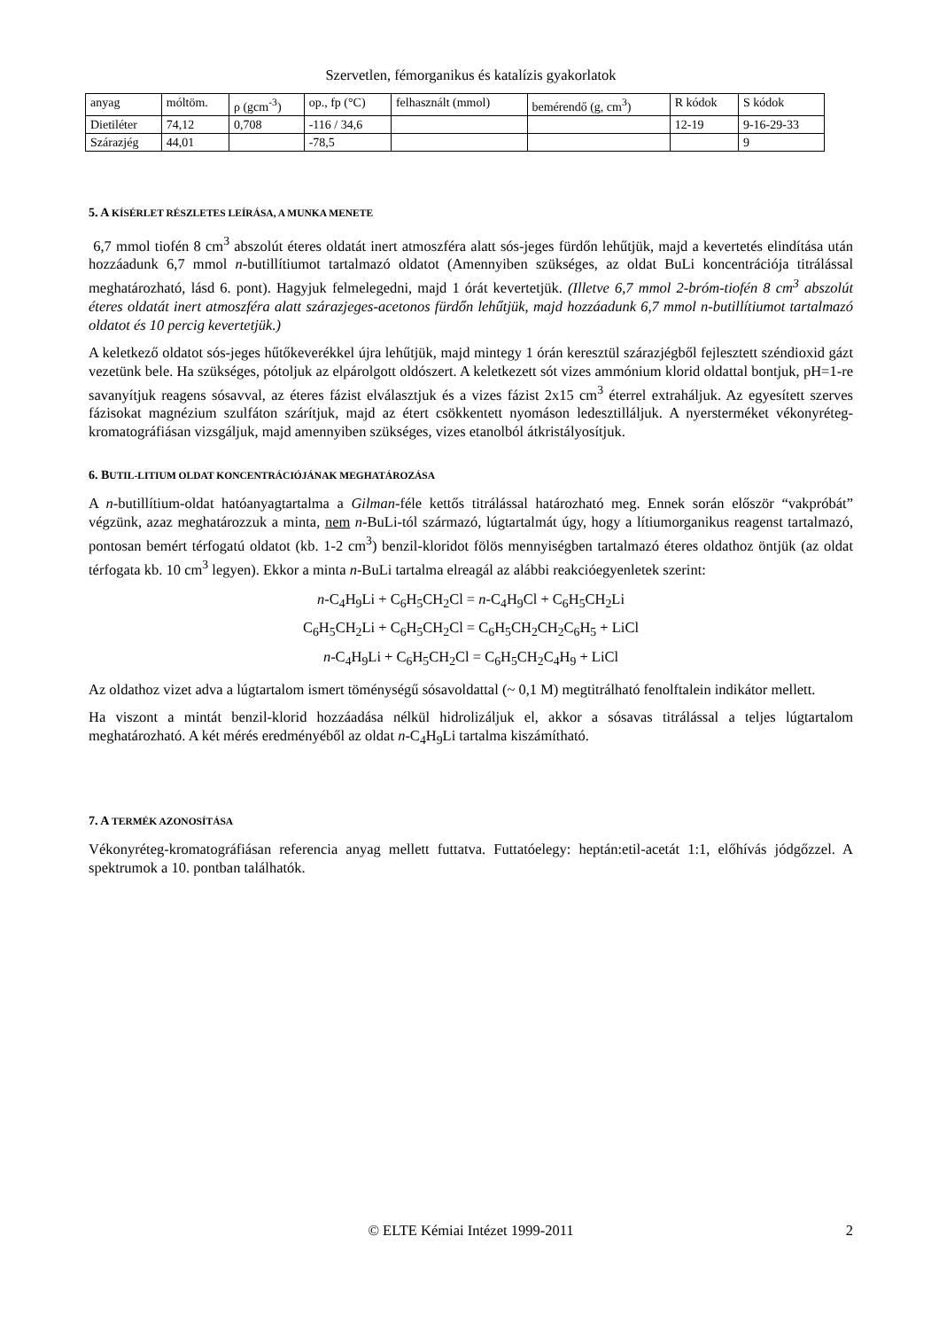Szervetlen, fémorganikus és katalízis gyakorlatok
| anyag | móltöm. | ρ (gcm<sup>-3</sup>) | op., fp (°C) | felhasznált (mmol) | bemérendő (g, cm<sup>3</sup>) | R kódok | S kódok |
| --- | --- | --- | --- | --- | --- | --- | --- |
| Dietiléter | 74,12 | 0,708 | -116 / 34,6 | | | 12-19 | 9-16-29-33 |
| Szárazjég | 44,01 | | -78,5 | | | | 9 |
5. A KÍSÉRLET RÉSZLETES LEÍRÁSA, A MUNKA MENETE
6,7 mmol tiofén 8 cm<sup>3</sup> abszolút éteres oldatát inert atmoszféra alatt sós-jeges fürdőn lehűtjük, majd a kevertetés elindítása után hozzáadunk 6,7 mmol n-butillítiumot tartalmazó oldatot (Amennyiben szükséges, az oldat BuLi koncentrációja titrálással meghatározható, lásd 6. pont). Hagyjuk felmelegedni, majd 1 órát kevertetjük. (Illetve 6,7 mmol 2-bróm-tiofén 8 cm<sup>3</sup> abszolút éteres oldatát inert atmoszféra alatt szárazjeges-acetonos fürdőn lehűtjük, majd hozzáadunk 6,7 mmol n-butillítiumot tartalmazó oldatot és 10 percig kevertetjük.)
A keletkező oldatot sós-jeges hűtőkeverékkel újra lehűtjük, majd mintegy 1 órán keresztül szárazjégből fejlesztett széndioxid gázt vezetünk bele. Ha szükséges, pótoljuk az elpárolgott oldószert. A keletkezett sót vizes ammónium klorid oldattal bontjuk, pH=1-re savanyítjuk reagens sósavval, az éteres fázist elválasztjuk és a vizes fázist 2x15 cm<sup>3</sup> éterrel extraháljuk. Az egyesített szerves fázisokat magnézium szulfáton szárítjuk, majd az étert csökkentett nyomáson ledesztilláljuk. A nyersterméket vékonyréteg-kromatográfiásan vizsgáljuk, majd amennyiben szükséges, vizes etanolból átkristályosítjuk.
6. BUTIL-LITIUM OLDAT KONCENTRÁCIÓJÁNAK MEGHATÁROZÁSA
A n-butillítium-oldat hatóanyagtartalma a Gilman-féle kettős titrálással határozható meg. Ennek során először “vakpróbát” végzünk, azaz meghatározzuk a minta, nem n-BuLi-tól származó, lúgtartalmát úgy, hogy a lítiumorganikus reagenst tartalmazó, pontosan bemért térfogatú oldatot (kb. 1-2 cm<sup>3</sup>) benzil-kloridot fölös mennyiségben tartalmazó éteres oldathoz öntjük (az oldat térfogata kb. 10 cm<sup>3</sup> legyen). Ekkor a minta n-BuLi tartalma elreagál az alábbi reakcióegyenletek szerint:
n-C<sub>4</sub>H<sub>9</sub>Li + C<sub>6</sub>H<sub>5</sub>CH<sub>2</sub>Cl = n-C<sub>4</sub>H<sub>9</sub>Cl + C<sub>6</sub>H<sub>5</sub>CH<sub>2</sub>Li
C<sub>6</sub>H<sub>5</sub>CH<sub>2</sub>Li + C<sub>6</sub>H<sub>5</sub>CH<sub>2</sub>Cl = C<sub>6</sub>H<sub>5</sub>CH<sub>2</sub>CH<sub>2</sub>C<sub>6</sub>H<sub>5</sub> + LiCl
n-C<sub>4</sub>H<sub>9</sub>Li + C<sub>6</sub>H<sub>5</sub>CH<sub>2</sub>Cl = C<sub>6</sub>H<sub>5</sub>CH<sub>2</sub>C<sub>4</sub>H<sub>9</sub> + LiCl
Az oldathoz vizet adva a lúgtartalom ismert töménységű sósavoldattal (~ 0,1 M) megtitrálható fenolftalein indikátor mellett.
Ha viszont a mintát benzil-klorid hozzáadása nélkül hidrolizáljuk el, akkor a sósavas titrálással a teljes lúgtartalom meghatározható. A két mérés eredményéből az oldat n-C<sub>4</sub>H<sub>9</sub>Li tartalma kiszámítható.
7. A TERMÉK AZONOSÍTÁSA
Vékonyréteg-kromatográfiásan referencia anyag mellett futtatva. Futtatóelegy: heptán:etil-acetát 1:1, előhívás jódgőzzel. A spektrumok a 10. pontban találhatók.
© ELTE Kémiai Intézet 1999-2011 2